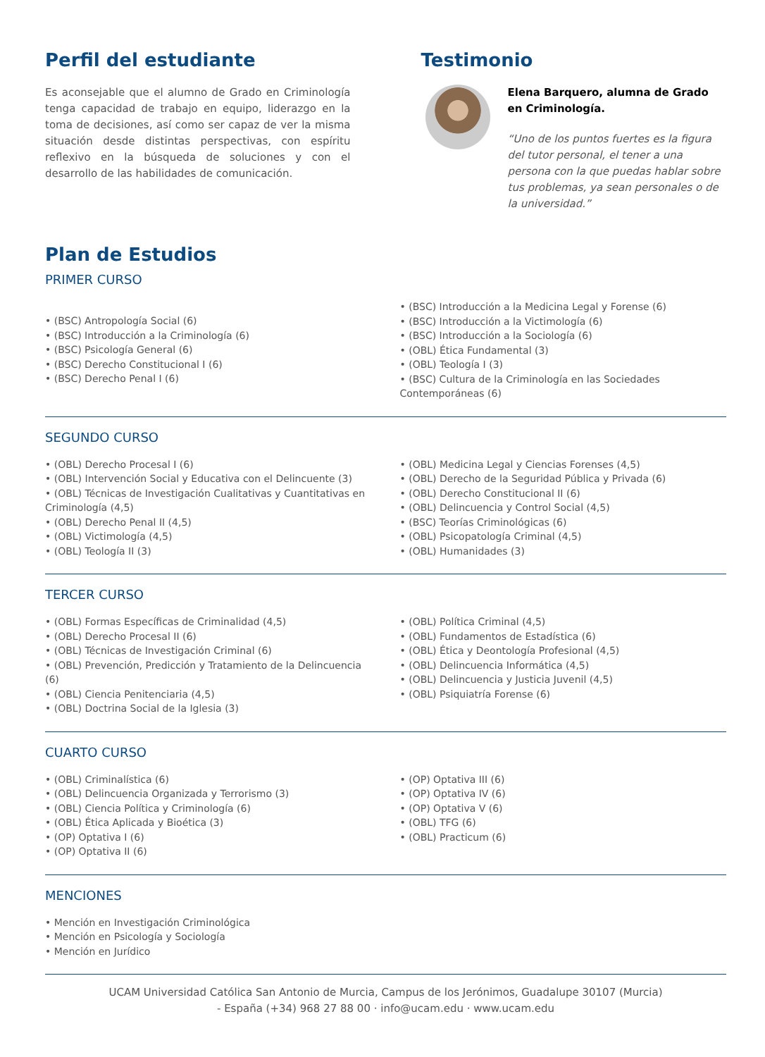Perfil del estudiante
Es aconsejable que el alumno de Grado en Criminología tenga capacidad de trabajo en equipo, liderazgo en la toma de decisiones, así como ser capaz de ver la misma situación desde distintas perspectivas, con espíritu reflexivo en la búsqueda de soluciones y con el desarrollo de las habilidades de comunicación.
Testimonio
Elena Barquero, alumna de Grado en Criminología.
“Uno de los puntos fuertes es la figura del tutor personal, el tener a una persona con la que puedas hablar sobre tus problemas, ya sean personales o de la universidad.”
Plan de Estudios
PRIMER CURSO
• (BSC) Antropología Social (6)
• (BSC) Introducción a la Criminología (6)
• (BSC) Psicología General (6)
• (BSC) Derecho Constitucional I (6)
• (BSC) Derecho Penal I (6)
• (BSC) Introducción a la Medicina Legal y Forense (6)
• (BSC) Introducción a la Victimología (6)
• (BSC) Introducción a la Sociología (6)
• (OBL) Ética Fundamental (3)
• (OBL) Teología I (3)
• (BSC) Cultura de la Criminología en las Sociedades Contemporáneas (6)
SEGUNDO CURSO
• (OBL) Derecho Procesal I (6)
• (OBL) Intervención Social y Educativa con el Delincuente (3)
• (OBL) Técnicas de Investigación Cualitativas y Cuantitativas en Criminología (4,5)
• (OBL) Derecho Penal II (4,5)
• (OBL) Victimología (4,5)
• (OBL) Teología II (3)
• (OBL) Medicina Legal y Ciencias Forenses (4,5)
• (OBL) Derecho de la Seguridad Pública y Privada (6)
• (OBL) Derecho Constitucional II (6)
• (OBL) Delincuencia y Control Social (4,5)
• (BSC) Teorías Criminológicas (6)
• (OBL) Psicopatología Criminal (4,5)
• (OBL) Humanidades (3)
TERCER CURSO
• (OBL) Formas Específicas de Criminalidad (4,5)
• (OBL) Derecho Procesal II (6)
• (OBL) Técnicas de Investigación Criminal (6)
• (OBL) Prevención, Predicción y Tratamiento de la Delincuencia (6)
• (OBL) Ciencia Penitenciaria (4,5)
• (OBL) Doctrina Social de la Iglesia (3)
• (OBL) Política Criminal (4,5)
• (OBL) Fundamentos de Estadística (6)
• (OBL) Ética y Deontología Profesional (4,5)
• (OBL) Delincuencia Informática (4,5)
• (OBL) Delincuencia y Justicia Juvenil (4,5)
• (OBL) Psiquiatría Forense (6)
CUARTO CURSO
• (OBL) Criminalística (6)
• (OBL) Delincuencia Organizada y Terrorismo (3)
• (OBL) Ciencia Política y Criminología (6)
• (OBL) Ética Aplicada y Bioética (3)
• (OP) Optativa I (6)
• (OP) Optativa II (6)
• (OP) Optativa III (6)
• (OP) Optativa IV (6)
• (OP) Optativa V (6)
• (OBL) TFG (6)
• (OBL) Practicum (6)
MENCIONES
• Mención en Investigación Criminológica
• Mención en Psicología y Sociología
• Mención en Jurídico
UCAM Universidad Católica San Antonio de Murcia, Campus de los Jerónimos, Guadalupe 30107 (Murcia)
- España (+34) 968 27 88 00 · info@ucam.edu · www.ucam.edu